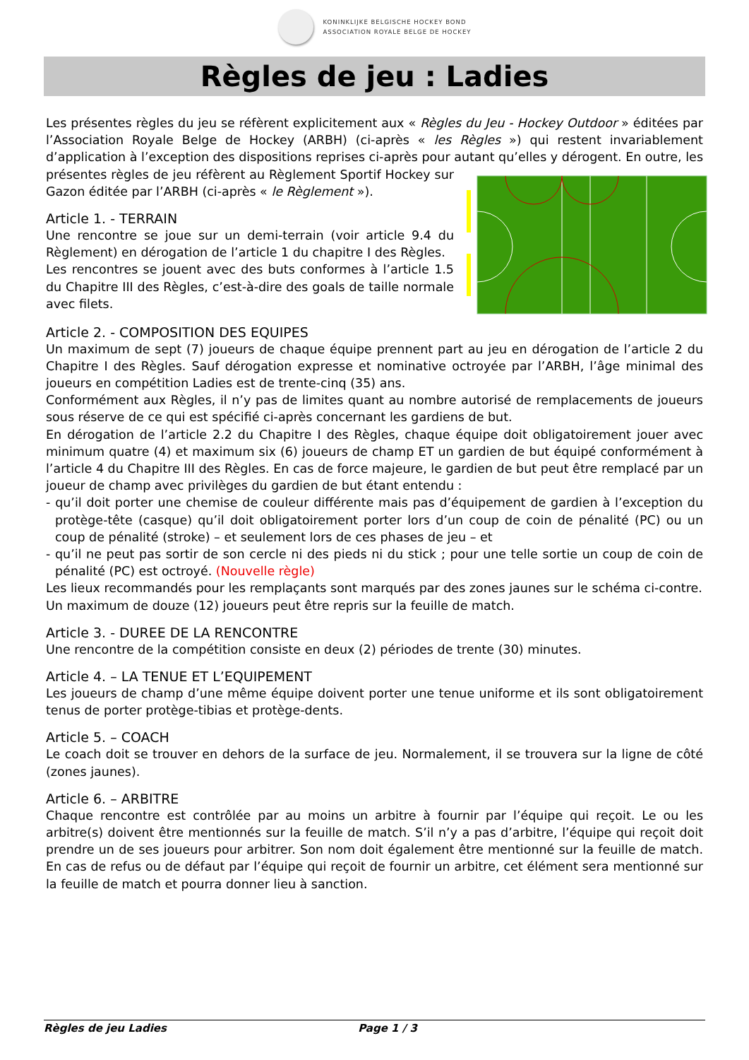KONINKLIJKE BELGISCHE HOCKEY BOND
ASSOCIATION ROYALE BELGE DE HOCKEY
Règles de jeu : Ladies
Les présentes règles du jeu se réfèrent explicitement aux « Règles du Jeu - Hockey Outdoor » éditées par l’Association Royale Belge de Hockey (ARBH) (ci-après « les Règles ») qui restent invariablement d’application à l’exception des dispositions reprises ci-après pour autant qu’elles y dérogent. En outre, les présentes règles de jeu réfèrent au Règlement Sportif Hockey sur Gazon éditée par l’ARBH (ci-après « le Règlement »).
Article 1. - TERRAIN
Une rencontre se joue sur un demi-terrain (voir article 9.4 du Règlement) en dérogation de l’article 1 du chapitre I des Règles.
Les rencontres se jouent avec des buts conformes à l’article 1.5 du Chapitre III des Règles, c’est-à-dire des goals de taille normale avec filets.
Article 2. - COMPOSITION DES EQUIPES
Un maximum de sept (7) joueurs de chaque équipe prennent part au jeu en dérogation de l’article 2 du Chapitre I des Règles. Sauf dérogation expresse et nominative octroyée par l’ARBH, l’âge minimal des joueurs en compétition Ladies est de trente-cinq (35) ans.
Conformément aux Règles, il n’y pas de limites quant au nombre autorisé de remplacements de joueurs sous réserve de ce qui est spécifié ci-après concernant les gardiens de but.
En dérogation de l’article 2.2 du Chapitre I des Règles, chaque équipe doit obligatoirement jouer avec minimum quatre (4) et maximum six (6) joueurs de champ ET un gardien de but équipé conformément à l’article 4 du Chapitre III des Règles. En cas de force majeure, le gardien de but peut être remplacé par un joueur de champ avec privilèges du gardien de but étant entendu :
- qu’il doit porter une chemise de couleur différente mais pas d’équipement de gardien à l’exception du protège-tête (casque) qu’il doit obligatoirement porter lors d’un coup de coin de pénalité (PC) ou un coup de pénalité (stroke) – et seulement lors de ces phases de jeu – et
- qu’il ne peut pas sortir de son cercle ni des pieds ni du stick ; pour une telle sortie un coup de coin de pénalité (PC) est octroyé. (Nouvelle règle)
Les lieux recommandés pour les remplaçants sont marqués par des zones jaunes sur le schéma ci-contre.
Un maximum de douze (12) joueurs peut être repris sur la feuille de match.
Article 3. - DUREE DE LA RENCONTRE
Une rencontre de la compétition consiste en deux (2) périodes de trente (30) minutes.
Article 4. – LA TENUE ET L’EQUIPEMENT
Les joueurs de champ d’une même équipe doivent porter une tenue uniforme et ils sont obligatoirement tenus de porter protège-tibias et protège-dents.
Article 5. – COACH
Le coach doit se trouver en dehors de la surface de jeu. Normalement, il se trouvera sur la ligne de côté (zones jaunes).
Article 6. – ARBITRE
Chaque rencontre est contrôlée par au moins un arbitre à fournir par l’équipe qui reçoit. Le ou les arbitre(s) doivent être mentionnés sur la feuille de match. S’il n’y a pas d’arbitre, l’équipe qui reçoit doit prendre un de ses joueurs pour arbitrer. Son nom doit également être mentionné sur la feuille de match. En cas de refus ou de défaut par l’équipe qui reçoit de fournir un arbitre, cet élément sera mentionné sur la feuille de match et pourra donner lieu à sanction.
Règles de jeu Ladies Page 1 / 3